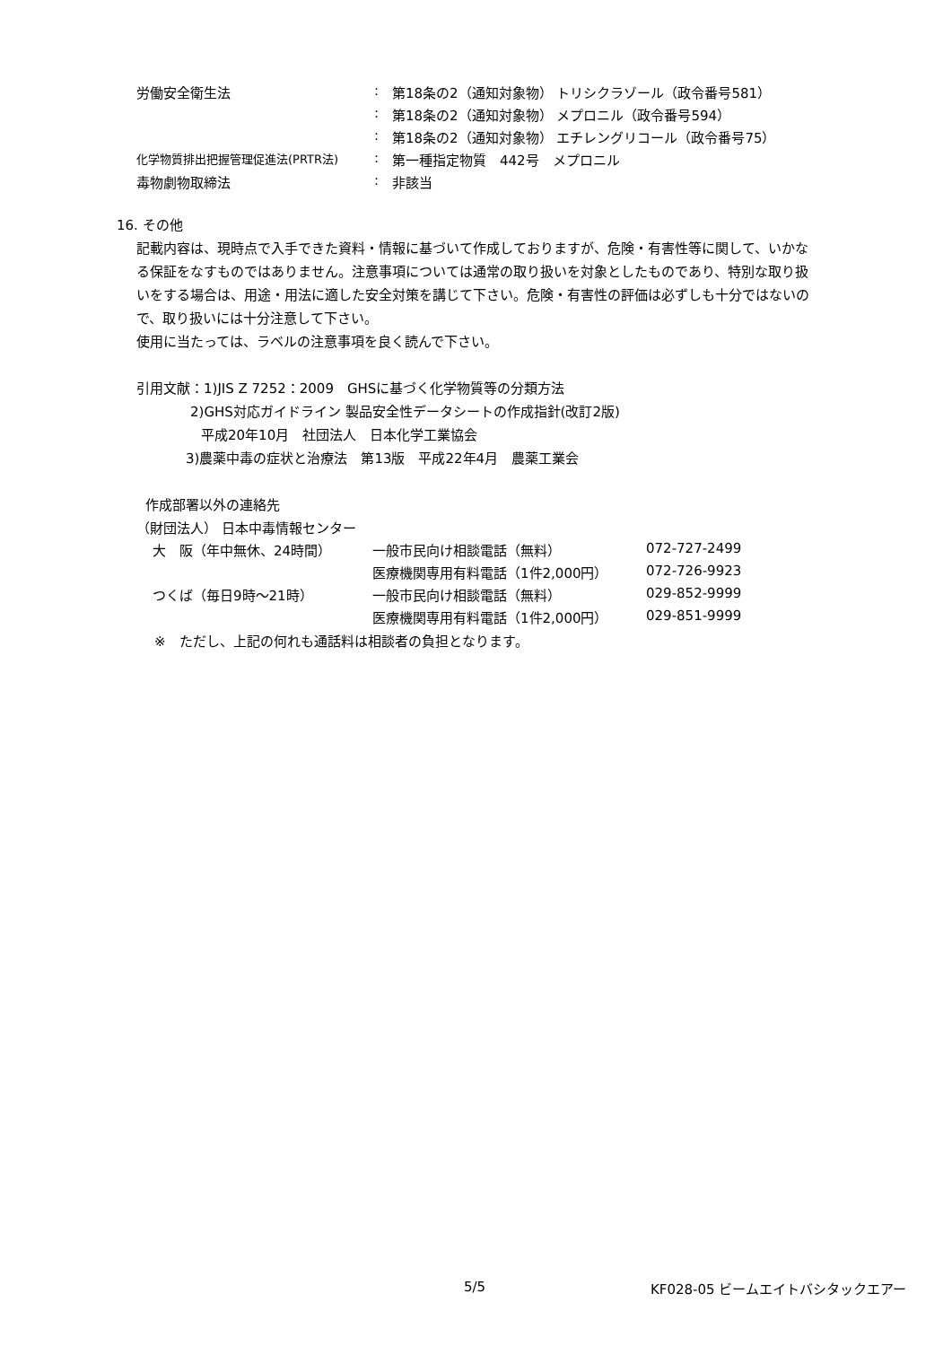| 労働安全衛生法 | : | 第18条の2（通知対象物） トリシクラゾール（政令番号581） |
| | : | 第18条の2（通知対象物） メプロニル（政令番号594） |
| | : | 第18条の2（通知対象物） エチレングリコール（政令番号75） |
| 化学物質排出把握管理促進法(PRTR法) | : | 第一種指定物質 442号 メプロニル |
| 毒物劇物取締法 | : | 非該当 |
16. その他
記載内容は、現時点で入手できた資料・情報に基づいて作成しておりますが、危険・有害性等に関して、いかなる保証をなすものではありません。注意事項については通常の取り扱いを対象としたものであり、特別な取り扱いをする場合は、用途・用法に適した安全対策を講じて下さい。危険・有害性の評価は必ずしも十分ではないので、取り扱いには十分注意して下さい。
使用に当たっては、ラベルの注意事項を良く読んで下さい。
引用文献：1)JIS Z 7252：2009　GHSに基づく化学物質等の分類方法
2)GHS対応ガイドライン 製品安全性データシートの作成指針(改訂2版)
平成20年10月　社団法人　日本化学工業協会
3)農薬中毒の症状と治療法　第13版　平成22年4月　農薬工業会
作成部署以外の連絡先
（財団法人） 日本中毒情報センター
| 大 阪（年中無休、24時間） | 一般市民向け相談電話（無料） | 072-727-2499 |
| | 医療機関専用有料電話（1件2,000円） | 072-726-9923 |
| つくば（毎日9時～21時） | 一般市民向け相談電話（無料） | 029-852-9999 |
| | 医療機関専用有料電話（1件2,000円） | 029-851-9999 |
※　ただし、上記の何れも通話料は相談者の負担となります。
5/5 KF028-05 ビームエイトバシタックエアー